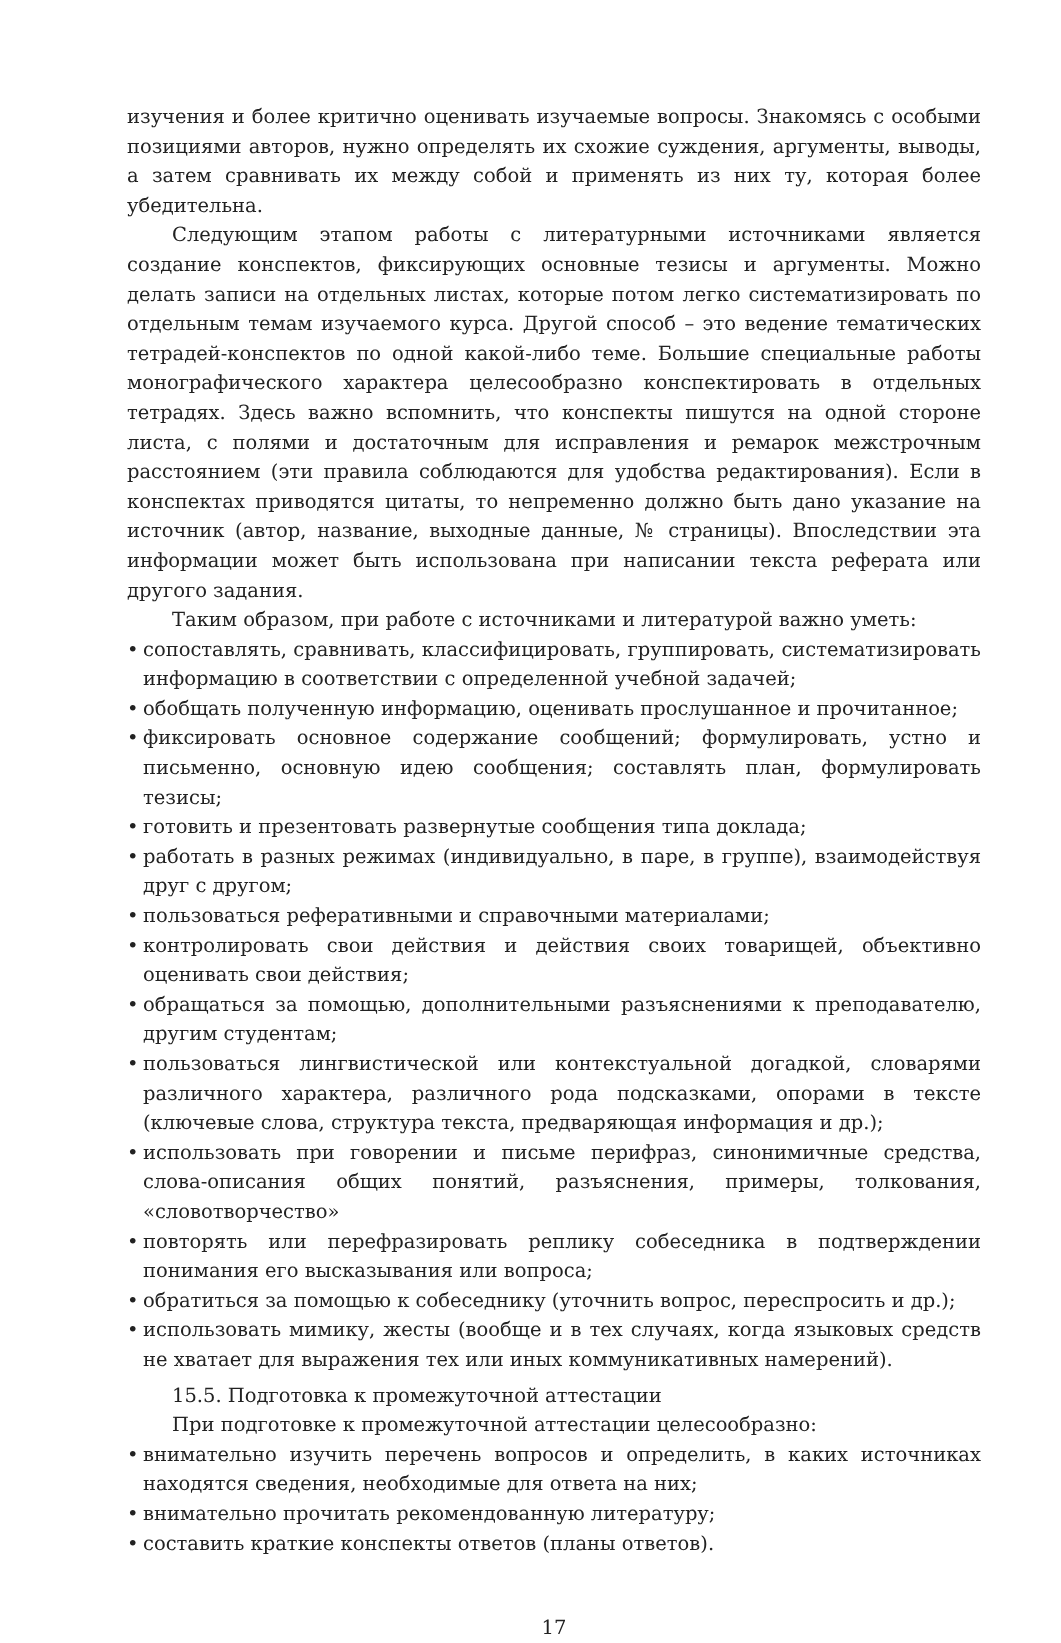изучения и более критично оценивать изучаемые вопросы. Знакомясь с особыми позициями авторов, нужно определять их схожие суждения, аргументы, выводы, а затем сравнивать их между собой и применять из них ту, которая более убедительна.
Следующим этапом работы с литературными источниками является создание конспектов, фиксирующих основные тезисы и аргументы. Можно делать записи на отдельных листах, которые потом легко систематизировать по отдельным темам изучаемого курса. Другой способ – это ведение тематических тетрадей-конспектов по одной какой-либо теме. Большие специальные работы монографического характера целесообразно конспектировать в отдельных тетрадях. Здесь важно вспомнить, что конспекты пишутся на одной стороне листа, с полями и достаточным для исправления и ремарок межстрочным расстоянием (эти правила соблюдаются для удобства редактирования). Если в конспектах приводятся цитаты, то непременно должно быть дано указание на источник (автор, название, выходные данные, № страницы). Впоследствии эта информации может быть использована при написании текста реферата или другого задания.
Таким образом, при работе с источниками и литературой важно уметь:
• сопоставлять, сравнивать, классифицировать, группировать, систематизировать информацию в соответствии с определенной учебной задачей;
• обобщать полученную информацию, оценивать прослушанное и прочитанное;
• фиксировать основное содержание сообщений; формулировать, устно и письменно, основную идею сообщения; составлять план, формулировать тезисы;
• готовить и презентовать развернутые сообщения типа доклада;
• работать в разных режимах (индивидуально, в паре, в группе), взаимодействуя друг с другом;
• пользоваться реферативными и справочными материалами;
• контролировать свои действия и действия своих товарищей, объективно оценивать свои действия;
• обращаться за помощью, дополнительными разъяснениями к преподавателю, другим студентам;
• пользоваться лингвистической или контекстуальной догадкой, словарями различного характера, различного рода подсказками, опорами в тексте (ключевые слова, структура текста, предваряющая информация и др.);
• использовать при говорении и письме перифраз, синонимичные средства, слова-описания общих понятий, разъяснения, примеры, толкования, «словотворчество»
• повторять или перефразировать реплику собеседника в подтверждении понимания его высказывания или вопроса;
• обратиться за помощью к собеседнику (уточнить вопрос, переспросить и др.);
• использовать мимику, жесты (вообще и в тех случаях, когда языковых средств не хватает для выражения тех или иных коммуникативных намерений).
15.5. Подготовка к промежуточной аттестации
При подготовке к промежуточной аттестации целесообразно:
• внимательно изучить перечень вопросов и определить, в каких источниках находятся сведения, необходимые для ответа на них;
• внимательно прочитать рекомендованную литературу;
• составить краткие конспекты ответов (планы ответов).
17